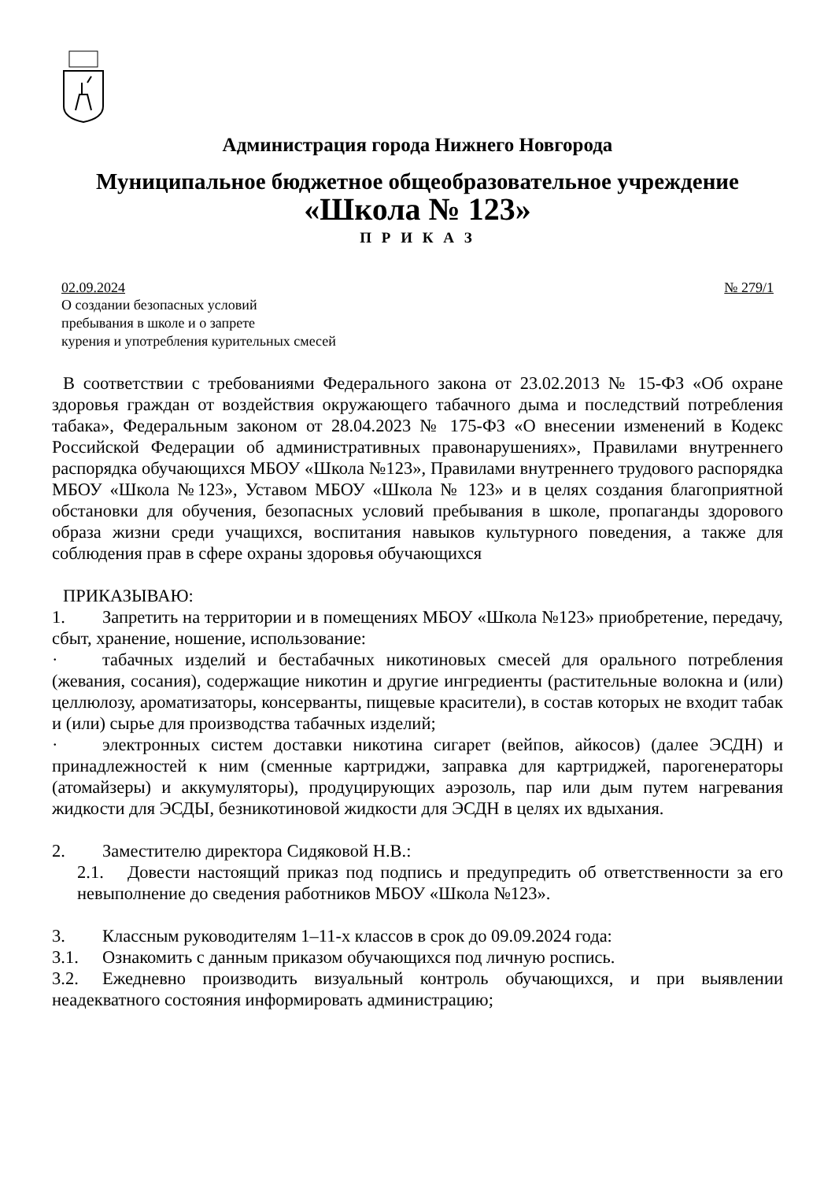Администрация города Нижнего Новгорода
Муниципальное бюджетное общеобразовательное учреждение
«Школа № 123»
П Р И К А З
02.09.2024 № 279/1
О создании безопасных условий
пребывания в школе и о запрете
курения и употребления курительных смесей
В соответствии с требованиями Федерального закона от 23.02.2013 № 15-ФЗ «Об охране здоровья граждан от воздействия окружающего табачного дыма и последствий потребления табака», Федеральным законом от 28.04.2023 № 175-ФЗ «О внесении изменений в Кодекс Российской Федерации об административных правонарушениях», Правилами внутреннего распорядка обучающихся МБОУ «Школа №123», Правилами внутреннего трудового распорядка МБОУ «Школа №123», Уставом МБОУ «Школа № 123» и в целях создания благоприятной обстановки для обучения, безопасных условий пребывания в школе, пропаганды здорового образа жизни среди учащихся, воспитания навыков культурного поведения, а также для соблюдения прав в сфере охраны здоровья обучающихся
ПРИКАЗЫВАЮ:
1. Запретить на территории и в помещениях МБОУ «Школа №123» приобретение, передачу, сбыт, хранение, ношение, использование:
· табачных изделий и бестабачных никотиновых смесей для орального потребления (жевания, сосания), содержащие никотин и другие ингредиенты (растительные волокна и (или) целлюлозу, ароматизаторы, консерванты, пищевые красители), в состав которых не входит табак и (или) сырье для производства табачных изделий;
· электронных систем доставки никотина сигарет (вейпов, айкосов) (далее ЭСДН) и принадлежностей к ним (сменные картриджи, заправка для картриджей, парогенераторы (атомайзеры) и аккумуляторы), продуцирующих аэрозоль, пар или дым путем нагревания жидкости для ЭСДЫ, безникотиновой жидкости для ЭСДН в целях их вдыхания.
2. Заместителю директора Сидяковой Н.В.:
2.1. Довести настоящий приказ под подпись и предупредить об ответственности за его невыполнение до сведения работников МБОУ «Школа №123».
3. Классным руководителям 1–11-х классов в срок до 09.09.2024 года:
3.1. Ознакомить с данным приказом обучающихся под личную роспись.
3.2. Ежедневно производить визуальный контроль обучающихся, и при выявлении неадекватного состояния информировать администрацию;